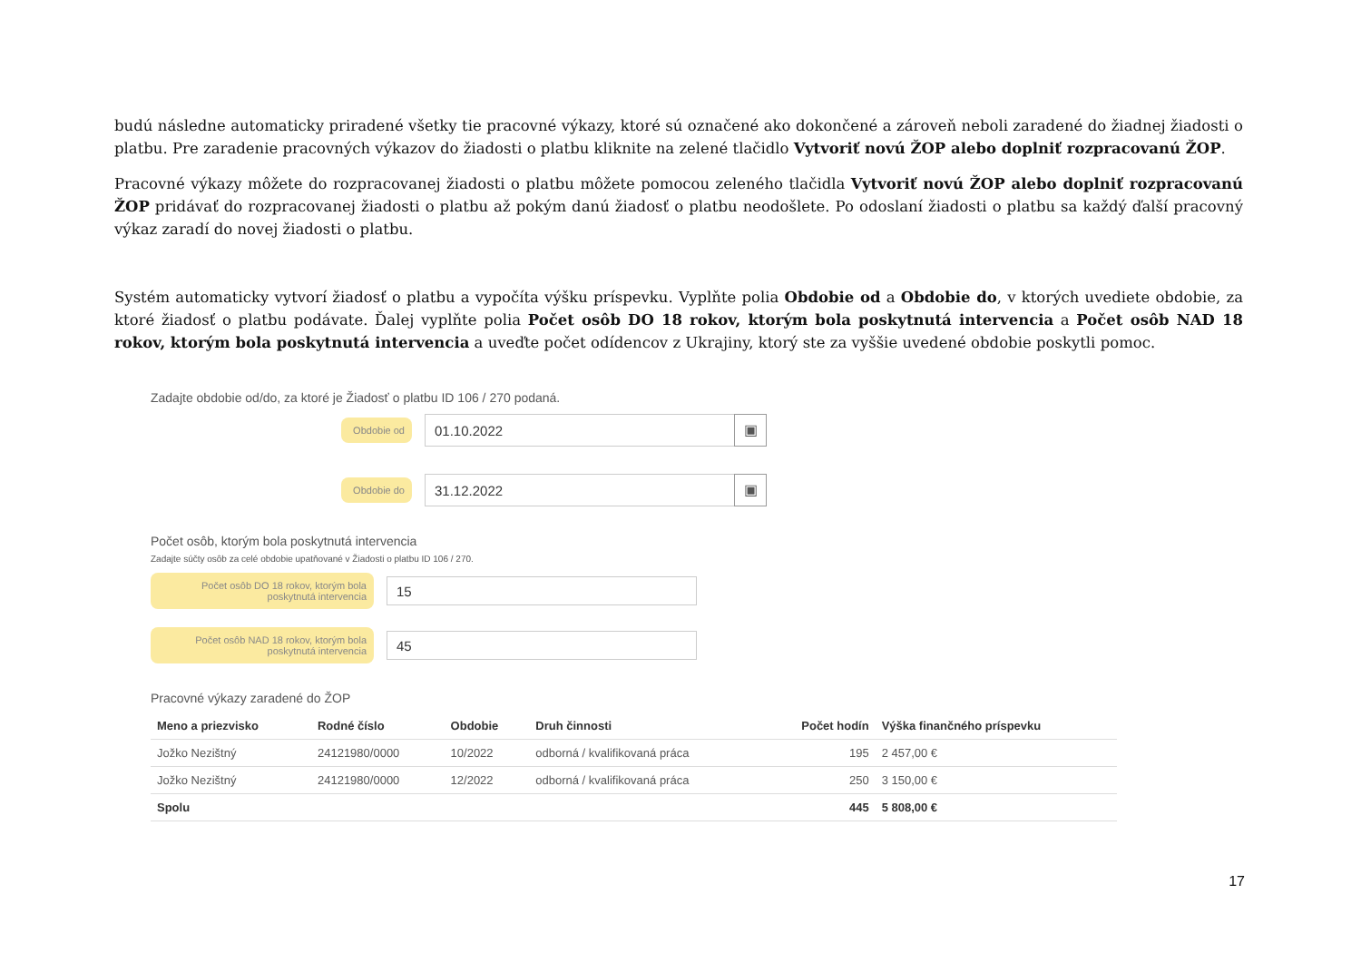budú následne automaticky priradené všetky tie pracovné výkazy, ktoré sú označené ako dokončené a zároveň neboli zaradené do žiadnej žiadosti o platbu. Pre zaradenie pracovných výkazov do žiadosti o platbu kliknite na zelené tlačidlo Vytvoriť novú ŽOP alebo doplniť rozpracovanú ŽOP.
Pracovné výkazy môžete do rozpracovanej žiadosti o platbu môžete pomocou zeleného tlačidla Vytvoriť novú ŽOP alebo doplniť rozpracovanú ŽOP pridávať do rozpracovanej žiadosti o platbu až pokým danú žiadosť o platbu neodošlete. Po odoslaní žiadosti o platbu sa každý ďalší pracovný výkaz zaradí do novej žiadosti o platbu.
Systém automaticky vytvorí žiadosť o platbu a vypočíta výšku príspevku. Vyplňte polia Obdobie od a Obdobie do, v ktorých uvediete obdobie, za ktoré žiadosť o platbu podávate. Ďalej vyplňte polia Počet osôb DO 18 rokov, ktorým bola poskytnutá intervencia a Počet osôb NAD 18 rokov, ktorým bola poskytnutá intervencia a uveďte počet odídencov z Ukrajiny, ktorý ste za vyššie uvedené obdobie poskytli pomoc.
Zadajte obdobie od/do, za ktoré je Žiadosť o platbu ID 106 / 270 podaná.
Obdobie od
01.10.2022
▣
Obdobie do
31.12.2022
▣
Počet osôb, ktorým bola poskytnutá intervencia
Zadajte súčty osôb za celé obdobie upatňované v Žiadosti o platbu ID 106 / 270.
Počet osôb DO 18 rokov, ktorým bola poskytnutá intervencia
15
Počet osôb NAD 18 rokov, ktorým bola poskytnutá intervencia
45
Pracovné výkazy zaradené do ŽOP
| Meno a priezvisko | Rodné číslo | Obdobie | Druh činnosti | Počet hodín | Výška finančného príspevku |
| --- | --- | --- | --- | --- | --- |
| Jožko Nezištný | 24121980/0000 | 10/2022 | odborná / kvalifikovaná práca | 195 | 2 457,00 € |
| Jožko Nezištný | 24121980/0000 | 12/2022 | odborná / kvalifikovaná práca | 250 | 3 150,00 € |
| Spolu | | | | 445 | 5 808,00 € |
17